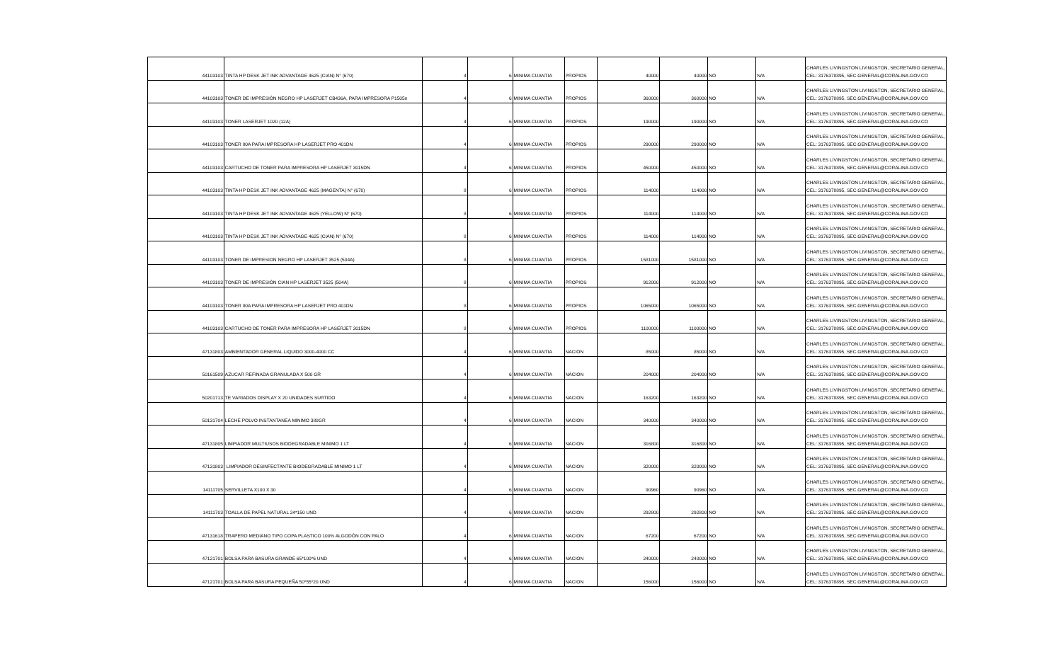| 44103103 | TINTA HP DESK JET INK ADVANTAGE 4625 (CIAN) N° (670) | 4 | 6 | MINIMA CUANTIA | PROPIOS | 40000 | 40000 | NO | N/A | CHARLES LIVINGSTON LIVINGSTON, SECRETARIO GENERAL, CEL: 3176378895, SEC.GENERAL@CORALINA.GOV.CO |
| 44103103 | TONER DE IMPRESIÓN NEGRO HP LASERJET CB436A, PARA IMPRESORA P1505n | 4 | 6 | MINIMA CUANTIA | PROPIOS | 360000 | 360000 | NO | N/A | CHARLES LIVINGSTON LIVINGSTON, SECRETARIO GENERAL, CEL: 3176378895, SEC.GENERAL@CORALINA.GOV.CO |
| 44103103 | TONER LASERJET 1020 (12A) | 4 | 6 | MINIMA CUANTIA | PROPIOS | 190000 | 190000 | NO | N/A | CHARLES LIVINGSTON LIVINGSTON, SECRETARIO GENERAL, CEL: 3176378895, SEC.GENERAL@CORALINA.GOV.CO |
| 44103103 | TONER 80A PARA IMPRESORA HP LASERJET PRO 401DN | 4 | 6 | MINIMA CUANTIA | PROPIOS | 290000 | 290000 | NO | N/A | CHARLES LIVINGSTON LIVINGSTON, SECRETARIO GENERAL, CEL: 3176378895, SEC.GENERAL@CORALINA.GOV.CO |
| 44103103 | CARTUCHO DE TONER PARA IMPRESORA HP LASERJET 3015DN | 4 | 6 | MINIMA CUANTIA | PROPIOS | 450000 | 450000 | NO | N/A | CHARLES LIVINGSTON LIVINGSTON, SECRETARIO GENERAL, CEL: 3176378895, SEC.GENERAL@CORALINA.GOV.CO |
| 44103103 | TINTA HP DESK JET INK ADVANTAGE 4625 (MAGENTA) N° (670) | 8 | 6 | MINIMA CUANTIA | PROPIOS | 114000 | 114000 | NO | N/A | CHARLES LIVINGSTON LIVINGSTON, SECRETARIO GENERAL, CEL: 3176378895, SEC.GENERAL@CORALINA.GOV.CO |
| 44103103 | TINTA HP DESK JET INK ADVANTAGE 4625 (YELLOW) N° (670) | 8 | 6 | MINIMA CUANTIA | PROPIOS | 114000 | 114000 | NO | N/A | CHARLES LIVINGSTON LIVINGSTON, SECRETARIO GENERAL, CEL: 3176378895, SEC.GENERAL@CORALINA.GOV.CO |
| 44103103 | TINTA HP DESK JET INK ADVANTAGE 4625 (CIAN) N° (670) | 8 | 6 | MINIMA CUANTIA | PROPIOS | 114000 | 114000 | NO | N/A | CHARLES LIVINGSTON LIVINGSTON, SECRETARIO GENERAL, CEL: 3176378895, SEC.GENERAL@CORALINA.GOV.CO |
| 44103103 | TONER DE IMPRESION NEGRO HP LASERJET 3525 (504A) | 8 | 6 | MINIMA CUANTIA | PROPIOS | 1581000 | 1581000 | NO | N/A | CHARLES LIVINGSTON LIVINGSTON, SECRETARIO GENERAL, CEL: 3176378895, SEC.GENERAL@CORALINA.GOV.CO |
| 44103103 | TONER DE IMPRESIÓN CIAN HP LASERJET 3525 (504A) | 8 | 6 | MINIMA CUANTIA | PROPIOS | 912000 | 912000 | NO | N/A | CHARLES LIVINGSTON LIVINGSTON, SECRETARIO GENERAL, CEL: 3176378895, SEC.GENERAL@CORALINA.GOV.CO |
| 44103103 | TONER 80A PARA IMPRESORA HP LASERJET PRO 401DN | 8 | 6 | MINIMA CUANTIA | PROPIOS | 1065000 | 1065000 | NO | N/A | CHARLES LIVINGSTON LIVINGSTON, SECRETARIO GENERAL, CEL: 3176378895, SEC.GENERAL@CORALINA.GOV.CO |
| 44103103 | CARTUCHO DE TONER PARA IMPRESORA HP LASERJET 3015DN | 8 | 6 | MINIMA CUANTIA | PROPIOS | 1100000 | 1100000 | NO | N/A | CHARLES LIVINGSTON LIVINGSTON, SECRETARIO GENERAL, CEL: 3176378895, SEC.GENERAL@CORALINA.GOV.CO |
| 47131803 | AMBIENTADOR GENERAL LIQUIDO 3000-4000 CC | 4 | 6 | MINIMA CUANTIA | NACION | 85000 | 85000 | NO | N/A | CHARLES LIVINGSTON LIVINGSTON, SECRETARIO GENERAL, CEL: 3176378895, SEC.GENERAL@CORALINA.GOV.CO |
| 50161509 | AZUCAR REFINADA GRANULADA X 500 GR | 4 | 6 | MINIMA CUANTIA | NACION | 204000 | 204000 | NO | N/A | CHARLES LIVINGSTON LIVINGSTON, SECRETARIO GENERAL, CEL: 3176378895, SEC.GENERAL@CORALINA.GOV.CO |
| 50201713 | TE VARIADOS DISPLAY X 20 UNIDADES SURTIDO | 4 | 6 | MINIMA CUANTIA | NACION | 163200 | 163200 | NO | N/A | CHARLES LIVINGSTON LIVINGSTON, SECRETARIO GENERAL, CEL: 3176378895, SEC.GENERAL@CORALINA.GOV.CO |
| 50131704 | LECHE POLVO INSTANTANEA MINIMO 380GR | 4 | 6 | MINIMA CUANTIA | NACION | 340000 | 340000 | NO | N/A | CHARLES LIVINGSTON LIVINGSTON, SECRETARIO GENERAL, CEL: 3176378895, SEC.GENERAL@CORALINA.GOV.CO |
| 47131805 | LIMPIADOR MULTIUSOS BIODEGRADABLE MINIMO 1 LT | 4 | 6 | MINIMA CUANTIA | NACION | 316800 | 316800 | NO | N/A | CHARLES LIVINGSTON LIVINGSTON, SECRETARIO GENERAL, CEL: 3176378895, SEC.GENERAL@CORALINA.GOV.CO |
| 47131803 | LIMPIADOR DESINFECTANTE BIODEGRADABLE MINIMO 1 LT | 4 | 6 | MINIMA CUANTIA | NACION | 320000 | 320000 | NO | N/A | CHARLES LIVINGSTON LIVINGSTON, SECRETARIO GENERAL, CEL: 3176378895, SEC.GENERAL@CORALINA.GOV.CO |
| 14111705 | SERVILLETA X100 X 30 | 4 | 6 | MINIMA CUANTIA | NACION | 90960 | 90960 | NO | N/A | CHARLES LIVINGSTON LIVINGSTON, SECRETARIO GENERAL, CEL: 3176378895, SEC.GENERAL@CORALINA.GOV.CO |
| 14111703 | TOALLA DE PAPEL NATURAL 24*150 UND | 4 | 6 | MINIMA CUANTIA | NACION | 292800 | 292800 | NO | N/A | CHARLES LIVINGSTON LIVINGSTON, SECRETARIO GENERAL, CEL: 3176378895, SEC.GENERAL@CORALINA.GOV.CO |
| 47131618 | TRAPERO MEDIANO TIPO COPA PLASTICO 100% ALGODÓN CON PALO | 4 | 6 | MINIMA CUANTIA | NACION | 67200 | 67200 | NO | N/A | CHARLES LIVINGSTON LIVINGSTON, SECRETARIO GENERAL, CEL: 3176378895, SEC.GENERAL@CORALINA.GOV.CO |
| 47121701 | BOLSA PARA BASURA GRANDE 65*100*6 UND | 4 | 6 | MINIMA CUANTIA | NACION | 240000 | 240000 | NO | N/A | CHARLES LIVINGSTON LIVINGSTON, SECRETARIO GENERAL, CEL: 3176378895, SEC.GENERAL@CORALINA.GOV.CO |
| 47121701 | BOLSA PARA BASURA PEQUEÑA 50*55*20 UND | 4 | 6 | MINIMA CUANTIA | NACION | 156000 | 156000 | NO | N/A | CHARLES LIVINGSTON LIVINGSTON, SECRETARIO GENERAL, CEL: 3176378895, SEC.GENERAL@CORALINA.GOV.CO |